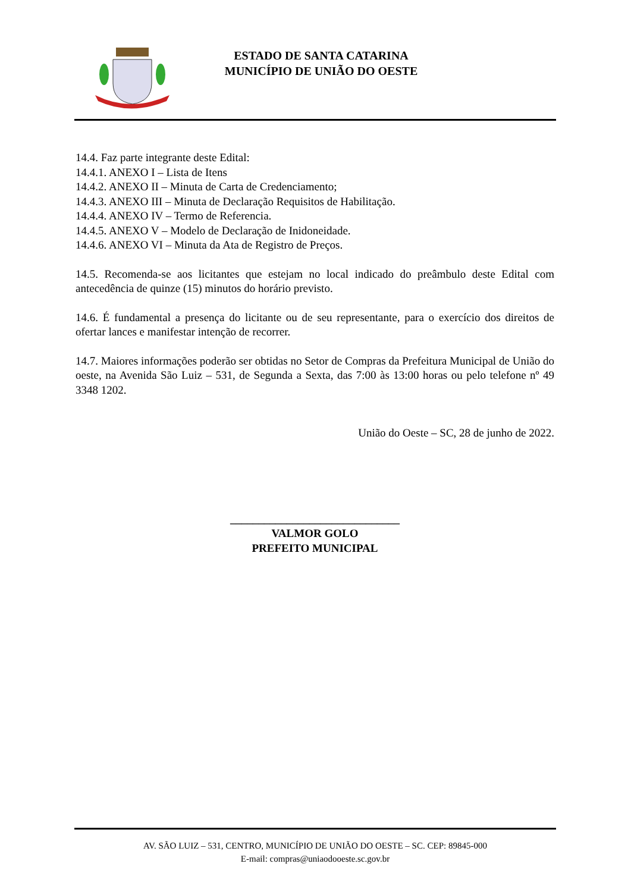ESTADO DE SANTA CATARINA
MUNICÍPIO DE UNIÃO DO OESTE
14.4. Faz parte integrante deste Edital:
14.4.1. ANEXO I – Lista de Itens
14.4.2. ANEXO II – Minuta de Carta de Credenciamento;
14.4.3. ANEXO III – Minuta de Declaração Requisitos de Habilitação.
14.4.4. ANEXO IV – Termo de Referencia.
14.4.5. ANEXO V – Modelo de Declaração de Inidoneidade.
14.4.6. ANEXO VI – Minuta da Ata de Registro de Preços.
14.5. Recomenda-se aos licitantes que estejam no local indicado do preâmbulo deste Edital com antecedência de quinze (15) minutos do horário previsto.
14.6. É fundamental a presença do licitante ou de seu representante, para o exercício dos direitos de ofertar lances e manifestar intenção de recorrer.
14.7. Maiores informações poderão ser obtidas no Setor de Compras da Prefeitura Municipal de União do oeste, na Avenida São Luiz – 531, de Segunda a Sexta, das 7:00 às 13:00 horas ou pelo telefone nº 49 3348 1202.
União do Oeste – SC, 28 de junho de 2022.
______________________________
VALMOR GOLO
PREFEITO MUNICIPAL
AV. SÃO LUIZ – 531, CENTRO, MUNICÍPIO DE UNIÃO DO OESTE – SC. CEP: 89845-000
E-mail: compras@uniaodooeste.sc.gov.br